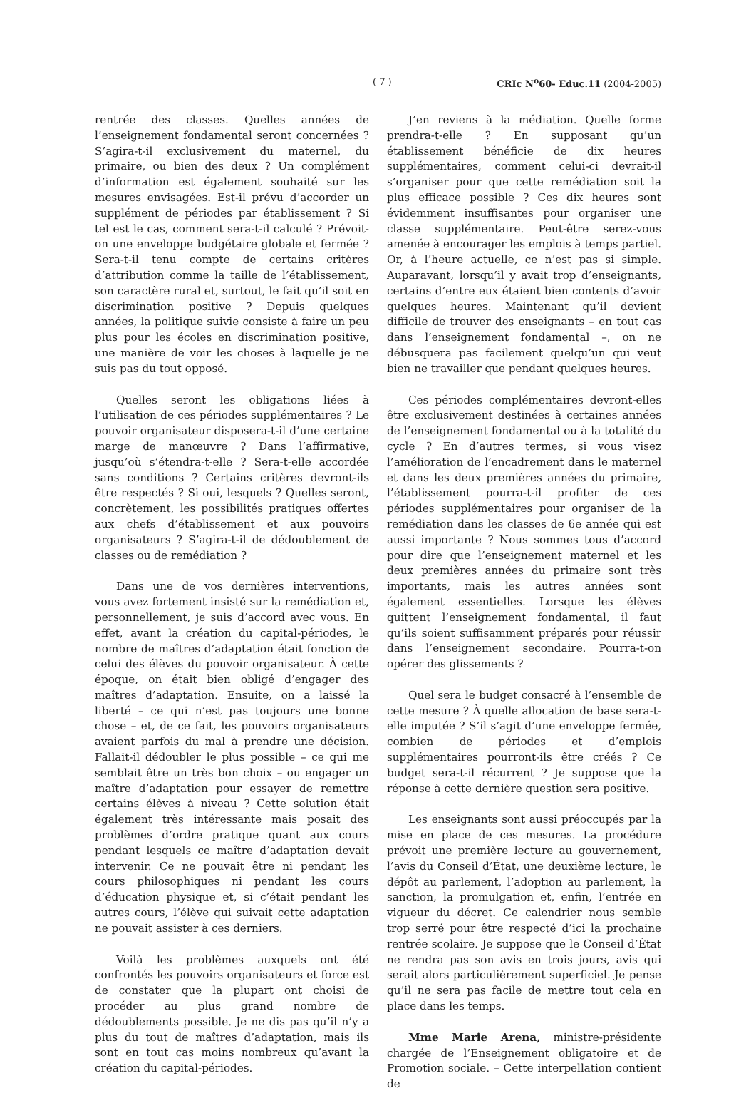( 7 ) CRIc N<sup>o</sup>60- Educ.11 (2004-2005)
rentrée des classes. Quelles années de l’enseignement fondamental seront concernées ? S’agira-t-il exclusivement du maternel, du primaire, ou bien des deux ? Un complément d’information est également souhaité sur les mesures envisagées. Est-il prévu d’accorder un supplément de périodes par établissement ? Si tel est le cas, comment sera-t-il calculé ? Prévoit-on une enveloppe budgétaire globale et fermée ? Sera-t-il tenu compte de certains critères d’attribution comme la taille de l’établissement, son caractère rural et, surtout, le fait qu’il soit en discrimination positive ? Depuis quelques années, la politique suivie consiste à faire un peu plus pour les écoles en discrimination positive, une manière de voir les choses à laquelle je ne suis pas du tout opposé.
Quelles seront les obligations liées à l’utilisation de ces périodes supplémentaires ? Le pouvoir organisateur disposera-t-il d’une certaine marge de manœuvre ? Dans l’affirmative, jusqu’où s’étendra-t-elle ? Sera-t-elle accordée sans conditions ? Certains critères devront-ils être respectés ? Si oui, lesquels ? Quelles seront, concrètement, les possibilités pratiques offertes aux chefs d’établissement et aux pouvoirs organisateurs ? S’agira-t-il de dédoublement de classes ou de remédiation ?
Dans une de vos dernières interventions, vous avez fortement insisté sur la remédiation et, personnellement, je suis d’accord avec vous. En effet, avant la création du capital-périodes, le nombre de maîtres d’adaptation était fonction de celui des élèves du pouvoir organisateur. À cette époque, on était bien obligé d’engager des maîtres d’adaptation. Ensuite, on a laissé la liberté – ce qui n’est pas toujours une bonne chose – et, de ce fait, les pouvoirs organisateurs avaient parfois du mal à prendre une décision. Fallait-il dédoubler le plus possible – ce qui me semblait être un très bon choix – ou engager un maître d’adaptation pour essayer de remettre certains élèves à niveau ? Cette solution était également très intéressante mais posait des problèmes d’ordre pratique quant aux cours pendant lesquels ce maître d’adaptation devait intervenir. Ce ne pouvait être ni pendant les cours philosophiques ni pendant les cours d’éducation physique et, si c’était pendant les autres cours, l’élève qui suivait cette adaptation ne pouvait assister à ces derniers.
Voilà les problèmes auxquels ont été confrontés les pouvoirs organisateurs et force est de constater que la plupart ont choisi de procéder au plus grand nombre de dédoublements possible. Je ne dis pas qu’il n’y a plus du tout de maîtres d’adaptation, mais ils sont en tout cas moins nombreux qu’avant la création du capital-périodes.
J’en reviens à la médiation. Quelle forme prendra-t-elle ? En supposant qu’un établissement bénéficie de dix heures supplémentaires, comment celui-ci devrait-il s’organiser pour que cette remédiation soit la plus efficace possible ? Ces dix heures sont évidemment insuffisantes pour organiser une classe supplémentaire. Peut-être serez-vous amenée à encourager les emplois à temps partiel. Or, à l’heure actuelle, ce n’est pas si simple. Auparavant, lorsqu’il y avait trop d’enseignants, certains d’entre eux étaient bien contents d’avoir quelques heures. Maintenant qu’il devient difficile de trouver des enseignants – en tout cas dans l’enseignement fondamental –, on ne débusquera pas facilement quelqu’un qui veut bien ne travailler que pendant quelques heures.
Ces périodes complémentaires devront-elles être exclusivement destinées à certaines années de l’enseignement fondamental ou à la totalité du cycle ? En d’autres termes, si vous visez l’amélioration de l’encadrement dans le maternel et dans les deux premières années du primaire, l’établissement pourra-t-il profiter de ces périodes supplémentaires pour organiser de la remédiation dans les classes de 6e année qui est aussi importante ? Nous sommes tous d’accord pour dire que l’enseignement maternel et les deux premières années du primaire sont très importants, mais les autres années sont également essentielles. Lorsque les élèves quittent l’enseignement fondamental, il faut qu’ils soient suffisamment préparés pour réussir dans l’enseignement secondaire. Pourra-t-on opérer des glissements ?
Quel sera le budget consacré à l’ensemble de cette mesure ? À quelle allocation de base sera-t-elle imputée ? S’il s’agit d’une enveloppe fermée, combien de périodes et d’emplois supplémentaires pourront-ils être créés ? Ce budget sera-t-il récurrent ? Je suppose que la réponse à cette dernière question sera positive.
Les enseignants sont aussi préoccupés par la mise en place de ces mesures. La procédure prévoit une première lecture au gouvernement, l’avis du Conseil d’État, une deuxième lecture, le dépôt au parlement, l’adoption au parlement, la sanction, la promulgation et, enfin, l’entrée en vigueur du décret. Ce calendrier nous semble trop serré pour être respecté d’ici la prochaine rentrée scolaire. Je suppose que le Conseil d’État ne rendra pas son avis en trois jours, avis qui serait alors particulièrement superficiel. Je pense qu’il ne sera pas facile de mettre tout cela en place dans les temps.
Mme Marie Arena, ministre-présidente chargée de l’Enseignement obligatoire et de Promotion sociale. – Cette interpellation contient de